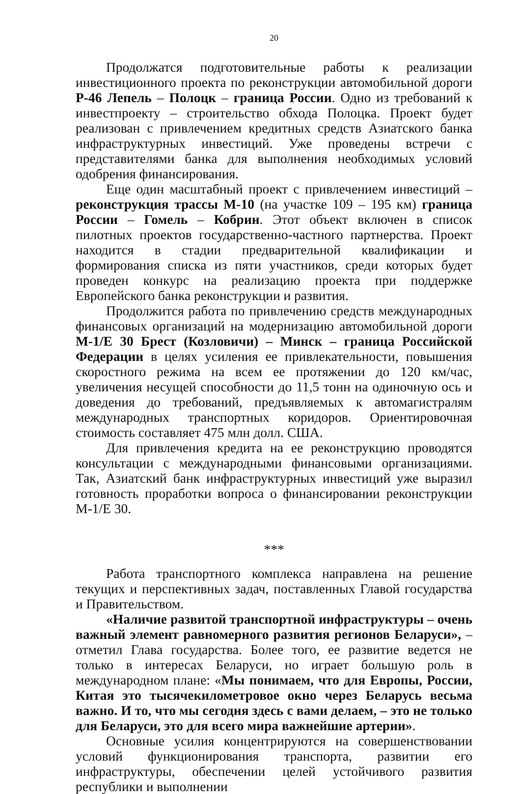20
Продолжатся подготовительные работы к реализации инвестиционного проекта по реконструкции автомобильной дороги Р-46 Лепель – Полоцк – граница России. Одно из требований к инвестпроекту – строительство обхода Полоцка. Проект будет реализован с привлечением кредитных средств Азиатского банка инфраструктурных инвестиций. Уже проведены встречи с представителями банка для выполнения необходимых условий одобрения финансирования.
Еще один масштабный проект с привлечением инвестиций – реконструкция трассы М-10 (на участке 109 – 195 км) граница России – Гомель – Кобрин. Этот объект включен в список пилотных проектов государственно-частного партнерства. Проект находится в стадии предварительной квалификации и формирования списка из пяти участников, среди которых будет проведен конкурс на реализацию проекта при поддержке Европейского банка реконструкции и развития.
Продолжится работа по привлечению средств международных финансовых организаций на модернизацию автомобильной дороги М-1/Е 30 Брест (Козловичи) – Минск – граница Российской Федерации в целях усиления ее привлекательности, повышения скоростного режима на всем ее протяжении до 120 км/час, увеличения несущей способности до 11,5 тонн на одиночную ось и доведения до требований, предъявляемых к автомагистралям международных транспортных коридоров. Ориентировочная стоимость составляет 475 млн долл. США.
Для привлечения кредита на ее реконструкцию проводятся консультации с международными финансовыми организациями. Так, Азиатский банк инфраструктурных инвестиций уже выразил готовность проработки вопроса о финансировании реконструкции М-1/Е 30.
***
Работа транспортного комплекса направлена на решение текущих и перспективных задач, поставленных Главой государства и Правительством.
«Наличие развитой транспортной инфраструктуры – очень важный элемент равномерного развития регионов Беларуси», – отметил Глава государства. Более того, ее развитие ведется не только в интересах Беларуси, но играет большую роль в международном плане: «Мы понимаем, что для Европы, России, Китая это тысячекилометровое окно через Беларусь весьма важно. И то, что мы сегодня здесь с вами делаем, – это не только для Беларуси, это для всего мира важнейшие артерии».
Основные усилия концентрируются на совершенствовании условий функционирования транспорта, развитии его инфраструктуры, обеспечении целей устойчивого развития республики и выполнении